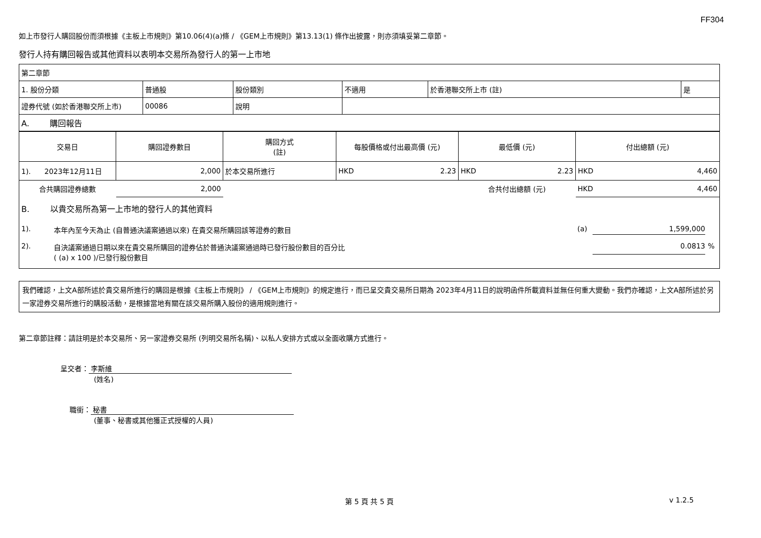FF304
如上市發行人購回股份而須根據《主板上市規則》第10.06(4)(a)條 / 《GEM上市規則》第13.13(1) 條作出披露，則亦須填妥第二章節。
發行人持有購回報告或其他資料以表明本交易所為發行人的第一上市地
| 第二章節 | | | | | |
| 1. 股份分類 | 普通股 | 股份類別 | 不適用 | 於香港聯交所上市 (註) | 是 |
| 證券代號 (如於香港聯交所上市) | 00086 | 說明 | | | |
| A. 購回報告 | | | | | |
| 交易日 | 購回證券數目 | 購回方式 (註) | 每股價格或付出最高價 (元) | 最低價 (元) | 付出總額 (元) |
| --- | --- | --- | --- | --- | --- |
| 1). 2023年12月11日 | 2,000 | 於本交易所進行 | HKD 2.23 | HKD 2.23 | HKD 4,460 |
| 合共購回證券總數 | 2,000 | | | 合共付出總額 (元) | HKD 4,460 |
B. 以貴交易所為第一上市地的發行人的其他資料
1). 本年內至今天為止 (自普通決議案通過以來) 在貴交易所購回該等證券的數目 (a) 1,599,000
2). 自決議案通過日期以來在貴交易所購回的證券佔於普通決議案通過時已發行股份數目的百分比
( (a) x 100 )/已發行股份數目 0.0813%
我們確認，上文A部所述於貴交易所進行的購回是根據《主板上市規則》 / 《GEM上市規則》的規定進行，而已呈交貴交易所日期為 2023年4月11日的說明函件所載資料並無任何重大變動。我們亦確認，上文A部所述於另一家證券交易所進行的購股活動，是根據當地有關在該交易所購入股份的適用規則進行。
第二章節註釋：請註明是於本交易所、另一家證券交易所 (列明交易所名稱)、以私人安排方式或以全面收購方式進行。
呈交者： 李斯維
(姓名)
職銜： 秘書
(董事、秘書或其他獲正式授權的人員)
第 5 頁 共 5 頁 v 1.2.5